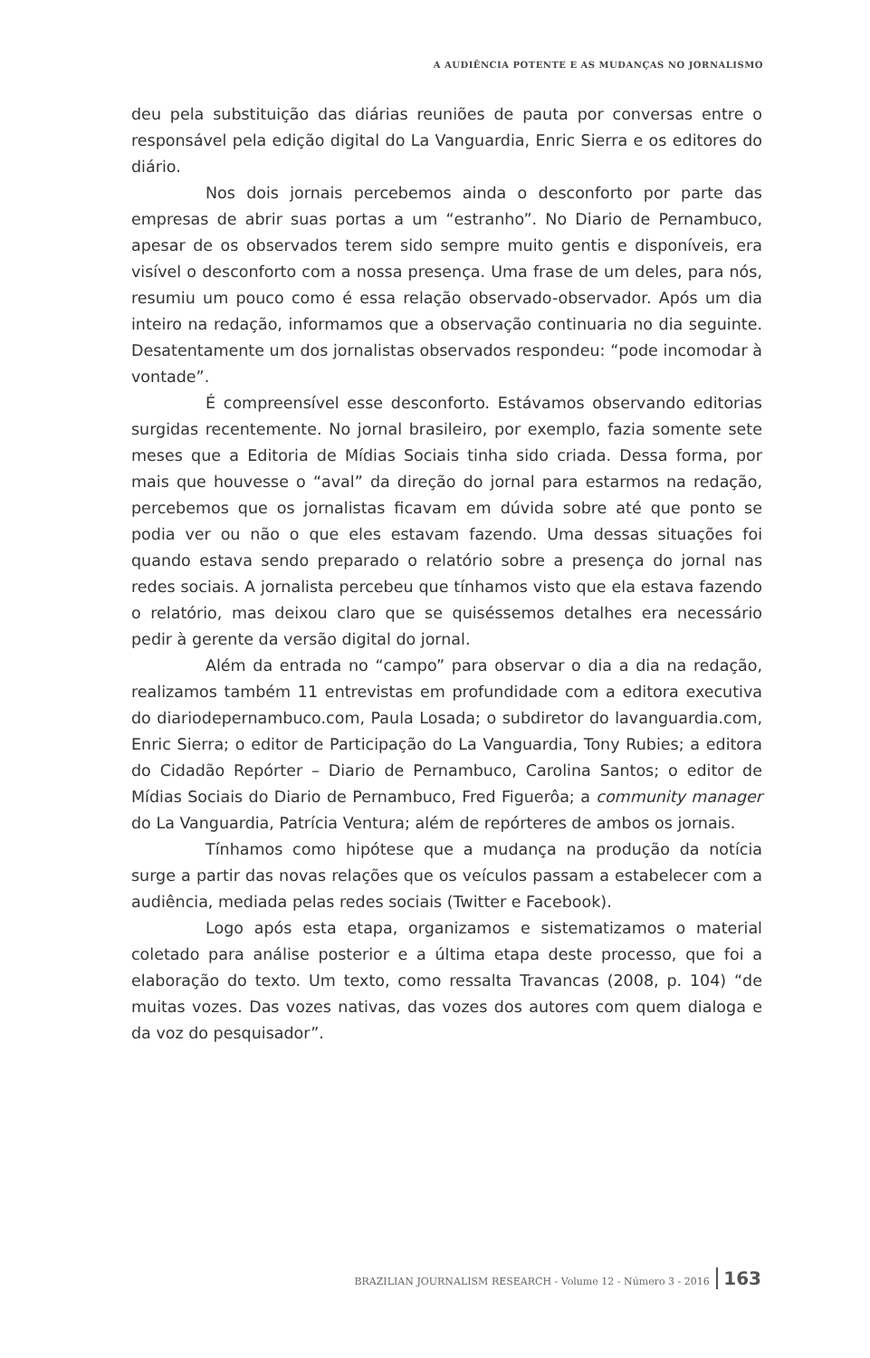A AUDIÊNCIA POTENTE E AS MUDANÇAS NO JORNALISMO
deu pela substituição das diárias reuniões de pauta por conversas entre o responsável pela edição digital do La Vanguardia, Enric Sierra e os editores do diário.
Nos dois jornais percebemos ainda o desconforto por parte das empresas de abrir suas portas a um “estranho”. No Diario de Pernambuco, apesar de os observados terem sido sempre muito gentis e disponíveis, era visível o desconforto com a nossa presença. Uma frase de um deles, para nós, resumiu um pouco como é essa relação observado-observador. Após um dia inteiro na redação, informamos que a observação continuaria no dia seguinte. Desatentamente um dos jornalistas observados respondeu: “pode incomodar à vontade”.
É compreensível esse desconforto. Estávamos observando editorias surgidas recentemente. No jornal brasileiro, por exemplo, fazia somente sete meses que a Editoria de Mídias Sociais tinha sido criada. Dessa forma, por mais que houvesse o “aval” da direção do jornal para estarmos na redação, percebemos que os jornalistas ficavam em dúvida sobre até que ponto se podia ver ou não o que eles estavam fazendo. Uma dessas situações foi quando estava sendo preparado o relatório sobre a presença do jornal nas redes sociais. A jornalista percebeu que tínhamos visto que ela estava fazendo o relatório, mas deixou claro que se quiséssemos detalhes era necessário pedir à gerente da versão digital do jornal.
Além da entrada no “campo” para observar o dia a dia na redação, realizamos também 11 entrevistas em profundidade com a editora executiva do diariodepernambuco.com, Paula Losada; o subdiretor do lavanguardia.com, Enric Sierra; o editor de Participação do La Vanguardia, Tony Rubies; a editora do Cidadão Repórter – Diario de Pernambuco, Carolina Santos; o editor de Mídias Sociais do Diario de Pernambuco, Fred Figuerôa; a community manager do La Vanguardia, Patrícia Ventura; além de repórteres de ambos os jornais.
Tínhamos como hipótese que a mudança na produção da notícia surge a partir das novas relações que os veículos passam a estabelecer com a audiência, mediada pelas redes sociais (Twitter e Facebook).
Logo após esta etapa, organizamos e sistematizamos o material coletado para análise posterior e a última etapa deste processo, que foi a elaboração do texto. Um texto, como ressalta Travancas (2008, p. 104) “de muitas vozes. Das vozes nativas, das vozes dos autores com quem dialoga e da voz do pesquisador”.
BRAZILIAN JOURNALISM RESEARCH - Volume 12 - Número 3 - 2016 163